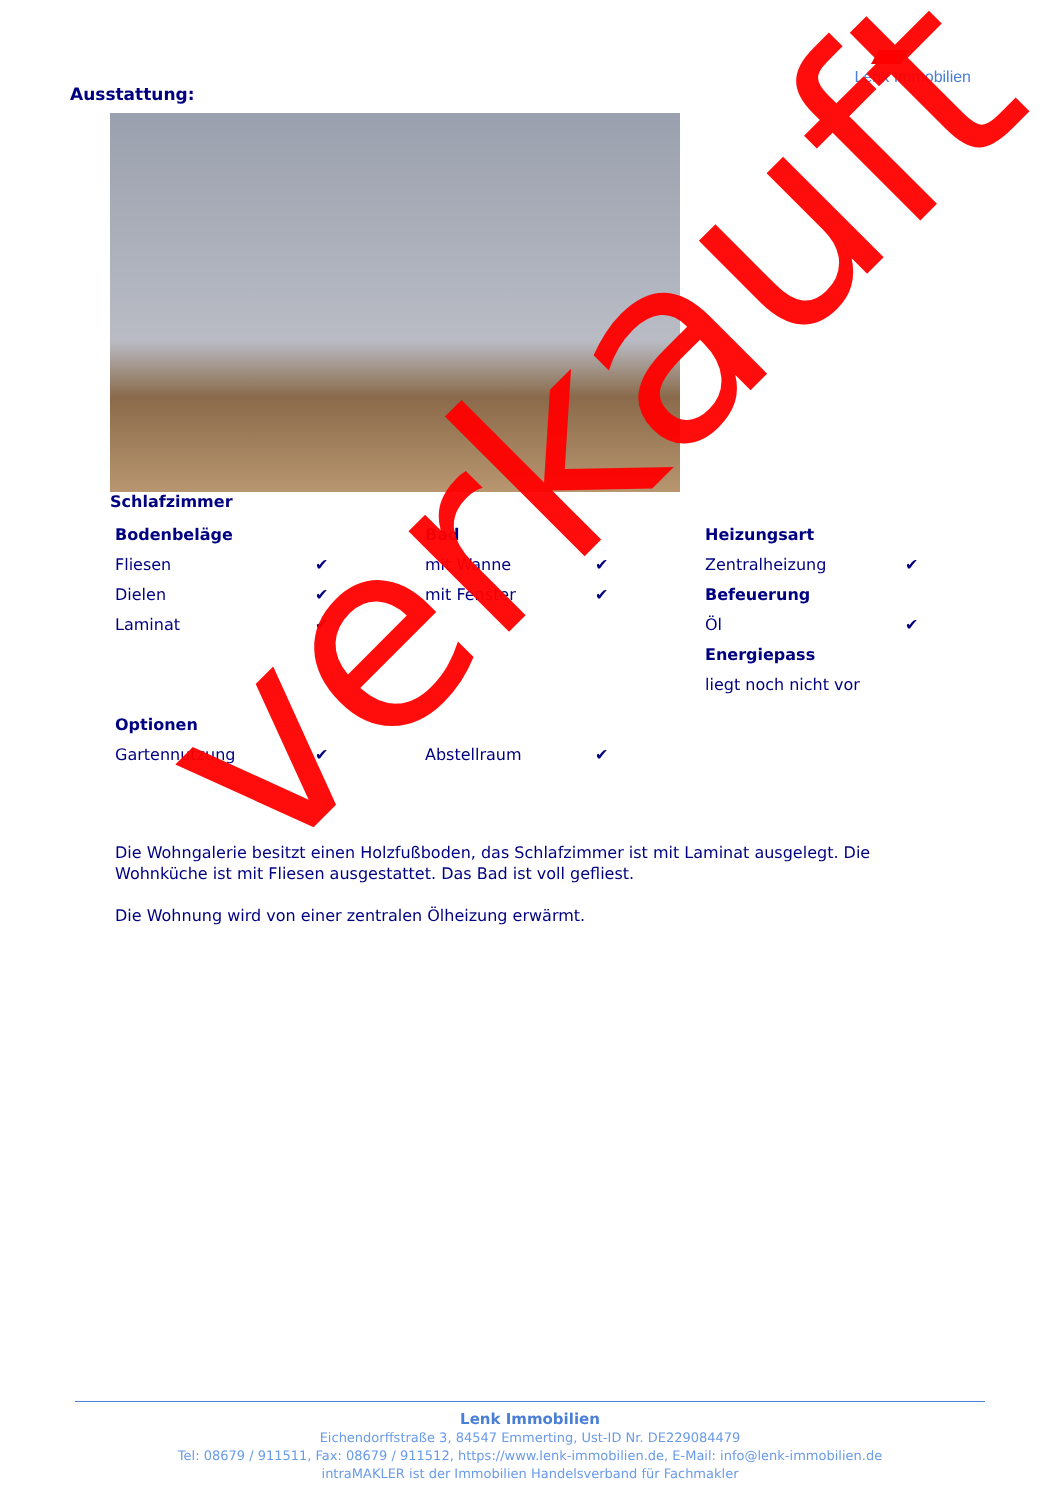Lenk Immobilien
Ausstattung:
Schlafzimmer
| Bodenbeläge | | Bad | | Heizungsart | |
| Fliesen | ✔ | mit Wanne | ✔ | Zentralheizung | ✔ |
| Dielen | ✔ | mit Fenster | ✔ | Befeuerung | |
| Laminat | ✔ | | | Öl | ✔ |
| | | | | Energiepass | |
| | | | | liegt noch nicht vor | |
| Optionen | | | | | |
| Gartennutzung | ✔ | Abstellraum | ✔ | | |
Die Wohngalerie besitzt einen Holzfußboden, das Schlafzimmer ist mit Laminat ausgelegt. Die Wohnküche ist mit Fliesen ausgestattet. Das Bad ist voll gefliest.
Die Wohnung wird von einer zentralen Ölheizung erwärmt.
verkauft
Lenk Immobilien
Eichendorffstraße 3, 84547 Emmerting, Ust-ID Nr. DE229084479
Tel: 08679 / 911511, Fax: 08679 / 911512, https://www.lenk-immobilien.de, E-Mail: info@lenk-immobilien.de
intraMAKLER ist der Immobilien Handelsverband für Fachmakler